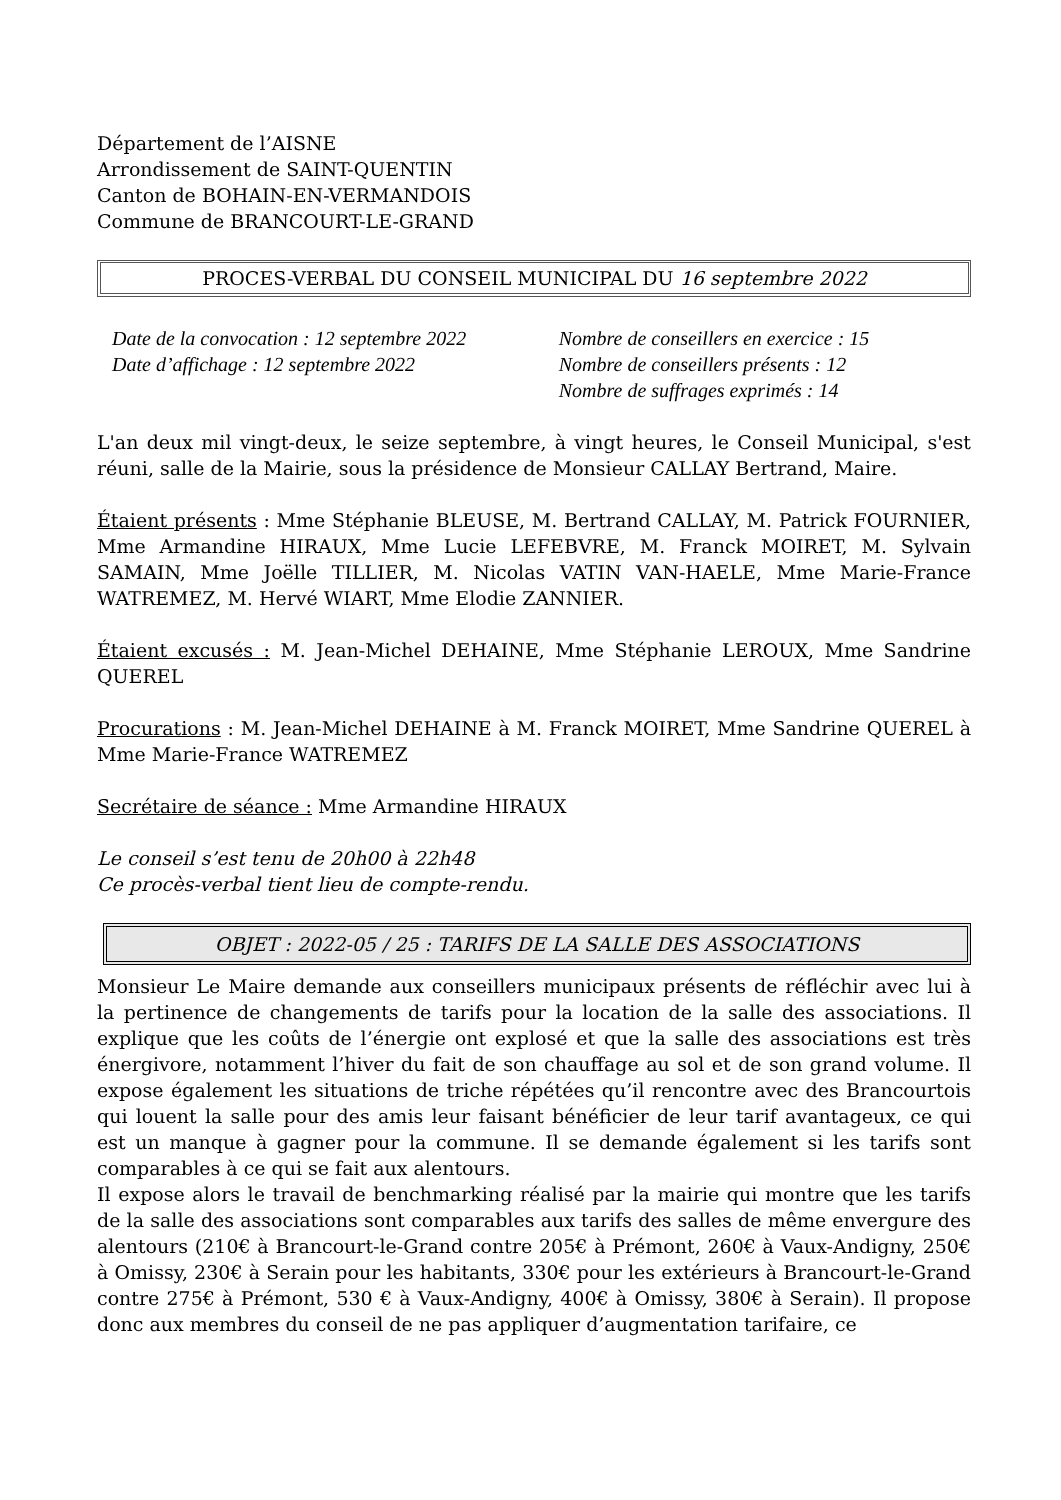Département de l’AISNE
Arrondissement de SAINT-QUENTIN
Canton de BOHAIN-EN-VERMANDOIS
Commune de BRANCOURT-LE-GRAND
PROCES-VERBAL DU CONSEIL MUNICIPAL DU 16 septembre 2022
Date de la convocation : 12 septembre 2022
Date d’affichage : 12 septembre 2022
Nombre de conseillers en exercice : 15
Nombre de conseillers présents : 12
Nombre de suffrages exprimés : 14
L'an deux mil vingt-deux, le seize septembre, à vingt heures, le Conseil Municipal, s'est réuni, salle de la Mairie, sous la présidence de Monsieur CALLAY Bertrand, Maire.
Étaient présents : Mme Stéphanie BLEUSE, M. Bertrand CALLAY, M. Patrick FOURNIER, Mme Armandine HIRAUX, Mme Lucie LEFEBVRE, M. Franck MOIRET, M. Sylvain SAMAIN, Mme Joëlle TILLIER, M. Nicolas VATIN VAN-HAELE, Mme Marie-France WATREMEZ, M. Hervé WIART, Mme Elodie ZANNIER.
Étaient excusés : M. Jean-Michel DEHAINE, Mme Stéphanie LEROUX, Mme Sandrine QUEREL
Procurations : M. Jean-Michel DEHAINE à M. Franck MOIRET, Mme Sandrine QUEREL à Mme Marie-France WATREMEZ
Secrétaire de séance : Mme Armandine HIRAUX
Le conseil s’est tenu de 20h00 à 22h48
Ce procès-verbal tient lieu de compte-rendu.
OBJET : 2022-05 / 25 : TARIFS DE LA SALLE DES ASSOCIATIONS
Monsieur Le Maire demande aux conseillers municipaux présents de réfléchir avec lui à la pertinence de changements de tarifs pour la location de la salle des associations. Il explique que les coûts de l’énergie ont explosé et que la salle des associations est très énergivore, notamment l’hiver du fait de son chauffage au sol et de son grand volume. Il expose également les situations de triche répétées qu’il rencontre avec des Brancourtois qui louent la salle pour des amis leur faisant bénéficier de leur tarif avantageux, ce qui est un manque à gagner pour la commune. Il se demande également si les tarifs sont comparables à ce qui se fait aux alentours.
Il expose alors le travail de benchmarking réalisé par la mairie qui montre que les tarifs de la salle des associations sont comparables aux tarifs des salles de même envergure des alentours (210€ à Brancourt-le-Grand contre 205€ à Prémont, 260€ à Vaux-Andigny, 250€ à Omissy, 230€ à Serain pour les habitants, 330€ pour les extérieurs à Brancourt-le-Grand contre 275€ à Prémont, 530 € à Vaux-Andigny, 400€ à Omissy, 380€ à Serain). Il propose donc aux membres du conseil de ne pas appliquer d’augmentation tarifaire, ce